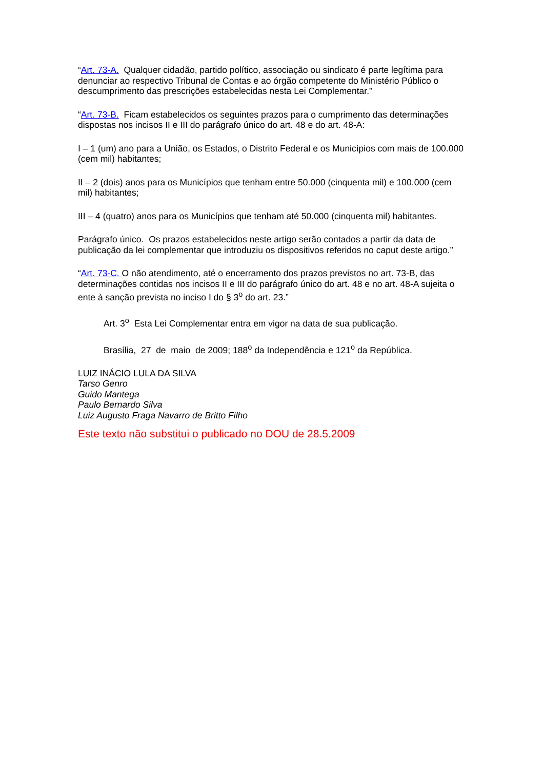“Art. 73-A. Qualquer cidadão, partido político, associação ou sindicato é parte legítima para denunciar ao respectivo Tribunal de Contas e ao órgão competente do Ministério Público o descumprimento das prescrições estabelecidas nesta Lei Complementar.”
“Art. 73-B. Ficam estabelecidos os seguintes prazos para o cumprimento das determinações dispostas nos incisos II e III do parágrafo único do art. 48 e do art. 48-A:
I – 1 (um) ano para a União, os Estados, o Distrito Federal e os Municípios com mais de 100.000 (cem mil) habitantes;
II – 2 (dois) anos para os Municípios que tenham entre 50.000 (cinquenta mil) e 100.000 (cem mil) habitantes;
III – 4 (quatro) anos para os Municípios que tenham até 50.000 (cinquenta mil) habitantes.
Parágrafo único. Os prazos estabelecidos neste artigo serão contados a partir da data de publicação da lei complementar que introduziu os dispositivos referidos no caput deste artigo.”
“Art. 73-C. O não atendimento, até o encerramento dos prazos previstos no art. 73-B, das determinações contidas nos incisos II e III do parágrafo único do art. 48 e no art. 48-A sujeita o ente à sanção prevista no inciso I do § 3<sup>o</sup> do art. 23.”
Art. 3<sup>o</sup> Esta Lei Complementar entra em vigor na data de sua publicação.
Brasília, 27 de maio de 2009; 188<sup>o</sup> da Independência e 121<sup>o</sup> da República.
LUIZ INÁCIO LULA DA SILVA
Tarso Genro
Guido Mantega
Paulo Bernardo Silva
Luiz Augusto Fraga Navarro de Britto Filho
Este texto não substitui o publicado no DOU de 28.5.2009